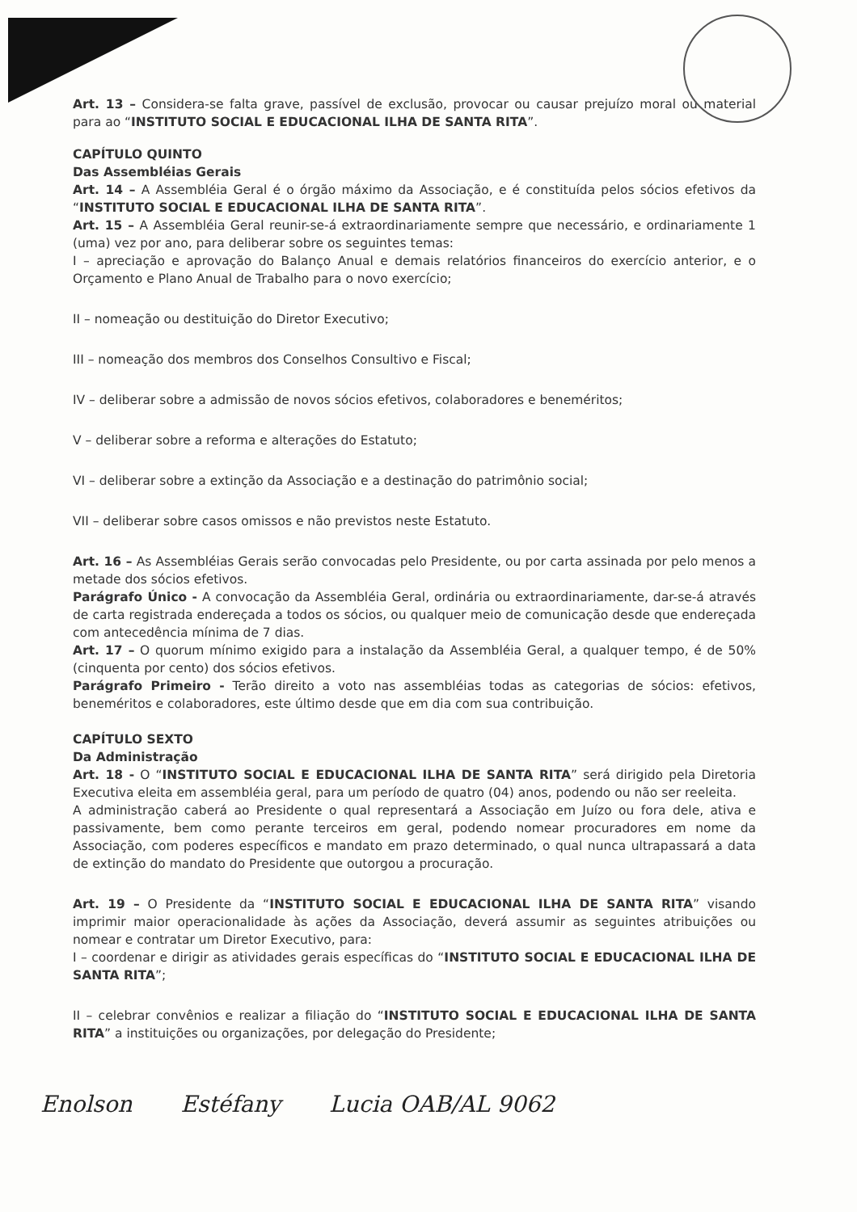Art. 13 – Considera-se falta grave, passível de exclusão, provocar ou causar prejuízo moral ou material para ao “INSTITUTO SOCIAL E EDUCACIONAL ILHA DE SANTA RITA”.
CAPÍTULO QUINTO
Das Assembléias Gerais
Art. 14 – A Assembléia Geral é o órgão máximo da Associação, e é constituída pelos sócios efetivos da “INSTITUTO SOCIAL E EDUCACIONAL ILHA DE SANTA RITA”.
Art. 15 – A Assembléia Geral reunir-se-á extraordinariamente sempre que necessário, e ordinariamente 1 (uma) vez por ano, para deliberar sobre os seguintes temas:
I – apreciação e aprovação do Balanço Anual e demais relatórios financeiros do exercício anterior, e o Orçamento e Plano Anual de Trabalho para o novo exercício;
II – nomeação ou destituição do Diretor Executivo;
III – nomeação dos membros dos Conselhos Consultivo e Fiscal;
IV – deliberar sobre a admissão de novos sócios efetivos, colaboradores e beneméritos;
V – deliberar sobre a reforma e alterações do Estatuto;
VI – deliberar sobre a extinção da Associação e a destinação do patrimônio social;
VII – deliberar sobre casos omissos e não previstos neste Estatuto.
Art. 16 – As Assembléias Gerais serão convocadas pelo Presidente, ou por carta assinada por pelo menos a metade dos sócios efetivos.
Parágrafo Único - A convocação da Assembléia Geral, ordinária ou extraordinariamente, dar-se-á através de carta registrada endereçada a todos os sócios, ou qualquer meio de comunicação desde que endereçada com antecedência mínima de 7 dias.
Art. 17 – O quorum mínimo exigido para a instalação da Assembléia Geral, a qualquer tempo, é de 50% (cinquenta por cento) dos sócios efetivos.
Parágrafo Primeiro - Terão direito a voto nas assembléias todas as categorias de sócios: efetivos, beneméritos e colaboradores, este último desde que em dia com sua contribuição.
CAPÍTULO SEXTO
Da Administração
Art. 18 - O “INSTITUTO SOCIAL E EDUCACIONAL ILHA DE SANTA RITA” será dirigido pela Diretoria Executiva eleita em assembléia geral, para um período de quatro (04) anos, podendo ou não ser reeleita.
A administração caberá ao Presidente o qual representará a Associação em Juízo ou fora dele, ativa e passivamente, bem como perante terceiros em geral, podendo nomear procuradores em nome da Associação, com poderes específicos e mandato em prazo determinado, o qual nunca ultrapassará a data de extinção do mandato do Presidente que outorgou a procuração.
Art. 19 – O Presidente da “INSTITUTO SOCIAL E EDUCACIONAL ILHA DE SANTA RITA” visando imprimir maior operacionalidade às ações da Associação, deverá assumir as seguintes atribuições ou nomear e contratar um Diretor Executivo, para:
I – coordenar e dirigir as atividades gerais específicas do “INSTITUTO SOCIAL E EDUCACIONAL ILHA DE SANTA RITA”;
II – celebrar convênios e realizar a filiação do “INSTITUTO SOCIAL E EDUCACIONAL ILHA DE SANTA RITA” a instituições ou organizações, por delegação do Presidente;
Enolson Estéfany Lucia OAB/AL 9062